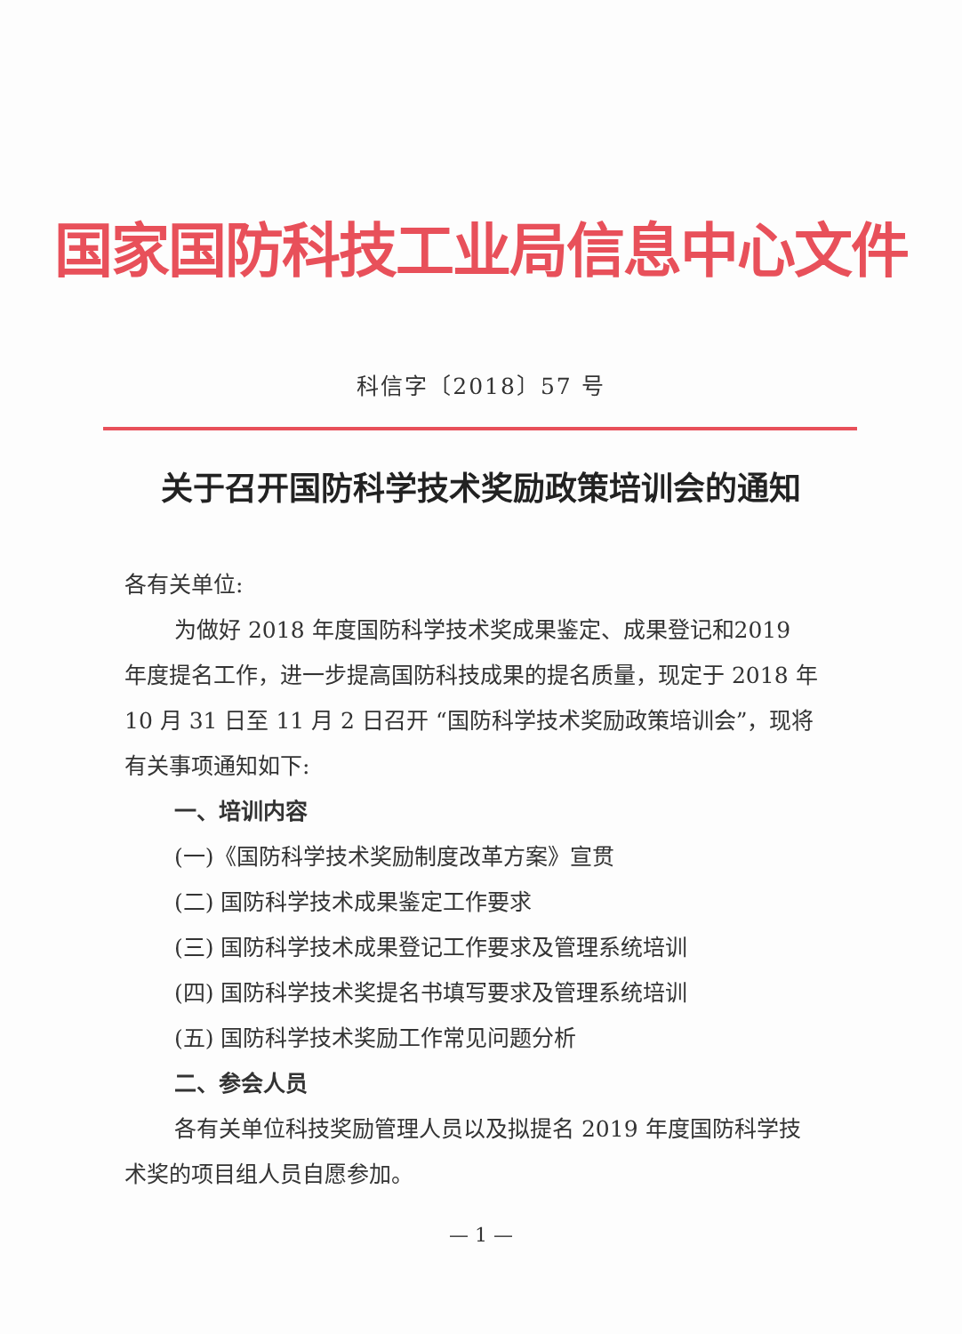国家国防科技工业局信息中心文件
科信字〔2018〕57 号
关于召开国防科学技术奖励政策培训会的通知
各有关单位:
为做好 2018 年度国防科学技术奖成果鉴定、成果登记和2019 年度提名工作，进一步提高国防科技成果的提名质量，现定于 2018 年 10 月 31 日至 11 月 2 日召开 “国防科学技术奖励政策培训会”，现将有关事项通知如下:
一、培训内容
(一)《国防科学技术奖励制度改革方案》宣贯
(二) 国防科学技术成果鉴定工作要求
(三) 国防科学技术成果登记工作要求及管理系统培训
(四) 国防科学技术奖提名书填写要求及管理系统培训
(五) 国防科学技术奖励工作常见问题分析
二、参会人员
各有关单位科技奖励管理人员以及拟提名 2019 年度国防科学技术奖的项目组人员自愿参加。
— 1 —